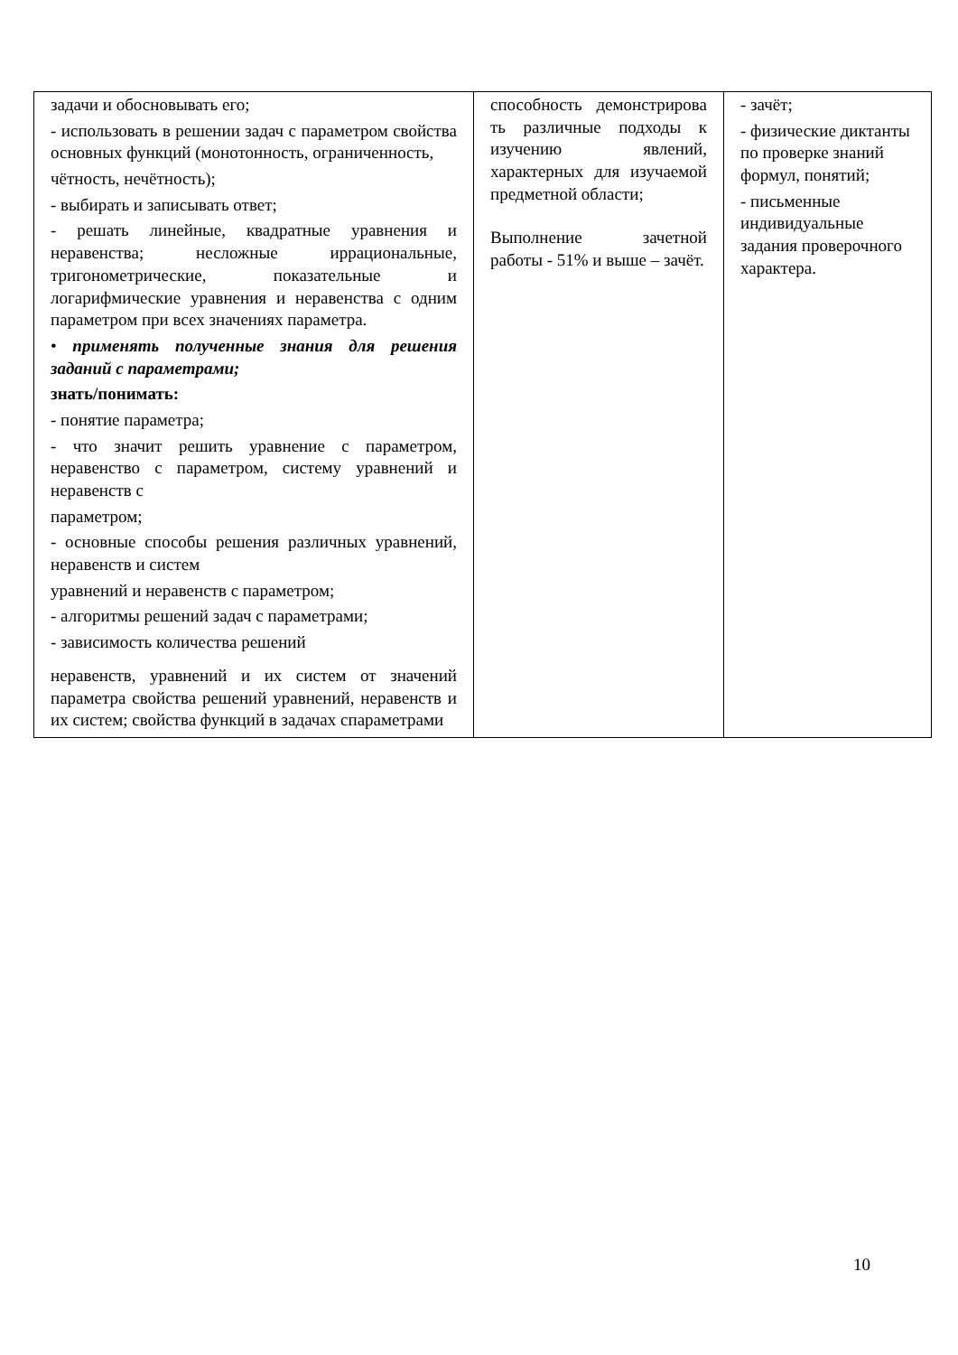| задачи и обосновывать его; - использовать в решении задач с параметром свойства основных функций (монотонность, ограниченность, чётность, нечётность); - выбирать и записывать ответ; - решать линейные, квадратные уравнения и неравенства; несложные иррациональные, тригонометрические, показательные и логарифмические уравнения и неравенства с одним параметром при всех значениях параметра. • применять полученные знания для решения заданий с параметрами; знать/понимать: - понятие параметра; - что значит решить уравнение с параметром, неравенство с параметром, систему уравнений и неравенств с параметром; - основные способы решения различных уравнений, неравенств и систем уравнений и неравенств с параметром; - алгоритмы решений задач с параметрами; - зависимость количества решений неравенств, уравнений и их систем от значений параметра свойства решений уравнений, неравенств и их систем; свойства функций в задачах спараметрами | способность демонстрирова ть различные подходы к изучению явлений, характерных для изучаемой предметной области; Выполнение зачетной работы - 51% и выше – зачёт. | - зачёт; - физические диктанты по проверке знаний формул, понятий; - письменные индивидуальные задания проверочного характера. |
10